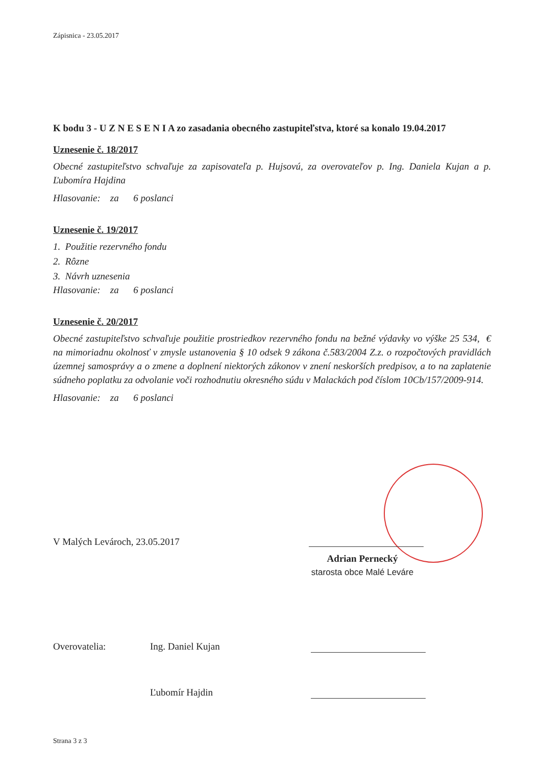Zápisnica - 23.05.2017
K bodu 3 - U Z N E S E N I A zo zasadania obecného zastupiteľstva, ktoré sa konalo 19.04.2017
Uznesenie č. 18/2017
Obecné zastupiteľstvo schvaľuje za zapisovateľa p. Hujsovú, za overovateľov p. Ing. Daniela Kujan a p. Ľubomíra Hajdina
Hlasovanie: za 6 poslanci
Uznesenie č. 19/2017
1. Použitie rezervného fondu
2. Rôzne
3. Návrh uznesenia
Hlasovanie: za 6 poslanci
Uznesenie č. 20/2017
Obecné zastupiteľstvo schvaľuje použitie prostriedkov rezervného fondu na bežné výdavky vo výške 25 534, € na mimoriadnu okolnosť v zmysle ustanovenia § 10 odsek 9 zákona č.583/2004 Z.z. o rozpočtových pravidlách územnej samosprávy a o zmene a doplnení niektorých zákonov v znení neskorších predpisov, a to na zaplatenie súdneho poplatku za odvolanie voči rozhodnutiu okresného súdu v Malackách pod číslom 10Cb/157/2009-914.
Hlasovanie: za 6 poslanci
V Malých Levároch, 23.05.2017
Adrian Pernecký
starosta obce Malé Leváre
Overovatelia: Ing. Daniel Kujan
Ľubomír Hajdin
Strana 3 z 3